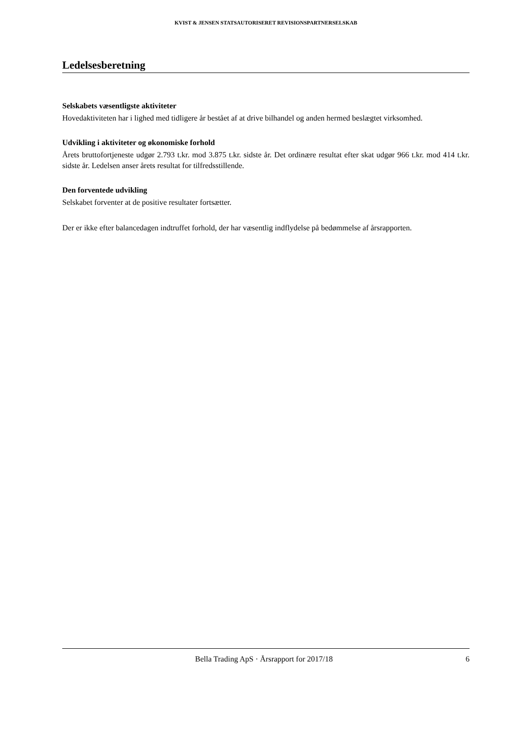KVIST & JENSEN STATSAUTORISERET REVISIONSPARTNERSELSKAB
Ledelsesberetning
Selskabets væsentligste aktiviteter
Hovedaktiviteten har i lighed med tidligere år bestået af at drive bilhandel og anden hermed beslægtet virksomhed.
Udvikling i aktiviteter og økonomiske forhold
Årets bruttofortjeneste udgør 2.793 t.kr. mod 3.875 t.kr. sidste år. Det ordinære resultat efter skat udgør 966 t.kr. mod 414 t.kr. sidste år. Ledelsen anser årets resultat for tilfredsstillende.
Den forventede udvikling
Selskabet forventer at de positive resultater fortsætter.
Der er ikke efter balancedagen indtruffet forhold, der har væsentlig indflydelse på bedømmelse af årsrapporten.
Bella Trading ApS · Årsrapport for 2017/18 6